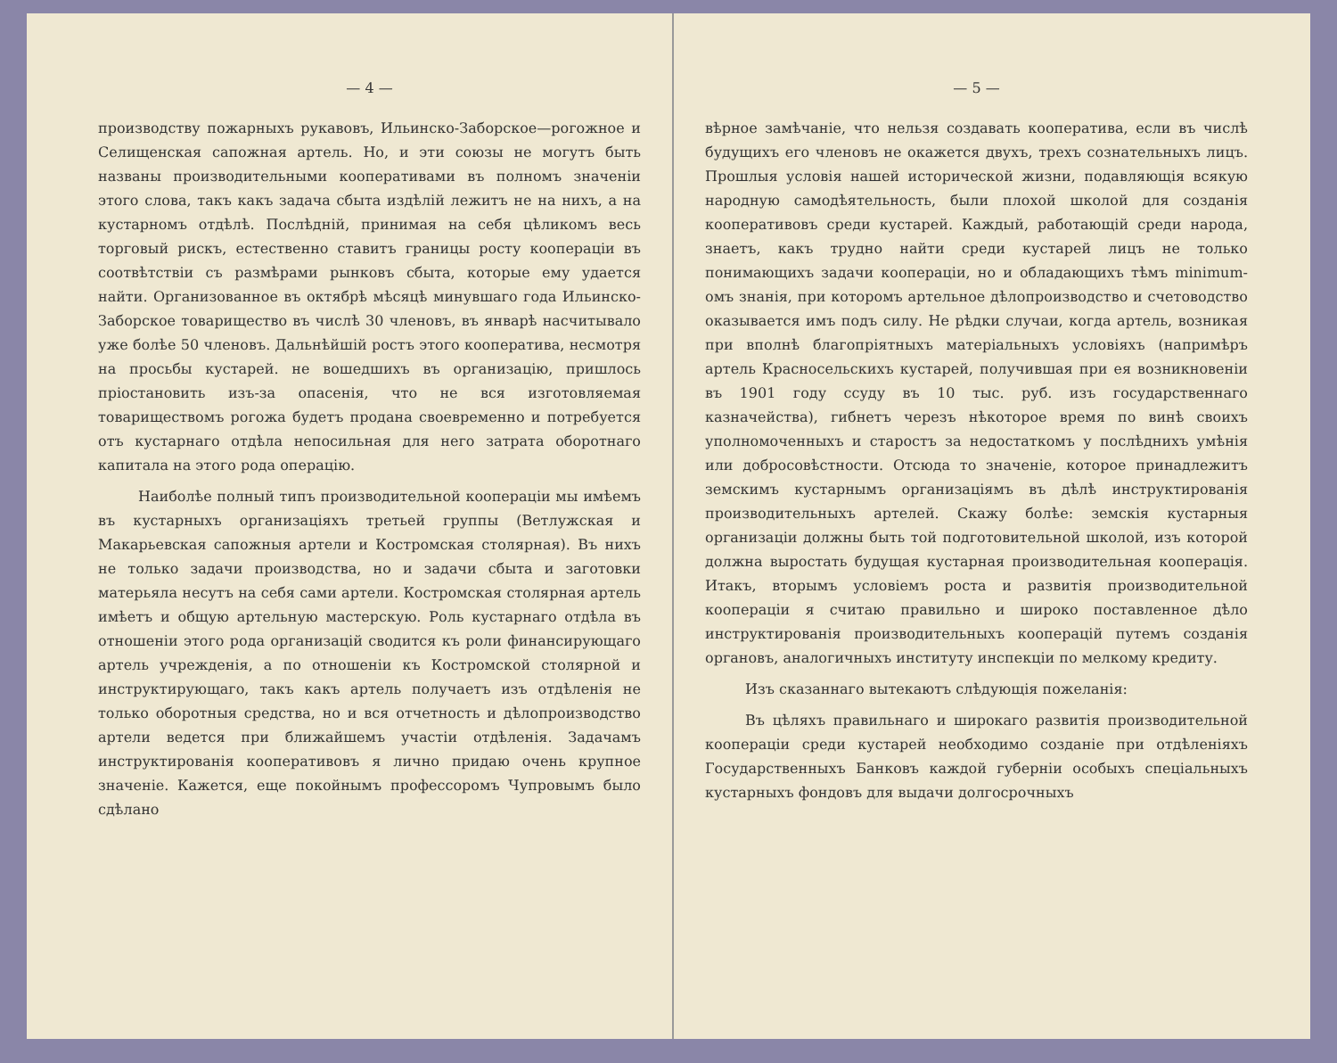— 4 —
производству пожарныхъ рукавовъ, Ильинско-Заборское—рогожное и Селищенская сапожная артель. Но, и эти союзы не могутъ быть названы производительными кооперативами въ полномъ значенiи этого слова, такъ какъ задача сбыта издѣлiй лежитъ не на нихъ, а на кустарномъ отдѣлѣ. Послѣднiй, принимая на себя цѣликомъ весь торговый рискъ, естественно ставитъ границы росту кооперацiи въ соотвѣтствiи съ размѣрами рынковъ сбыта, которые ему удается найти. Организованное въ октябрѣ мѣсяцѣ минувшаго года Ильинско-Заборское товарищество въ числѣ 30 членовъ, въ январѣ насчитывало уже болѣе 50 членовъ. Дальнѣйшiй ростъ этого кооператива, несмотря на просьбы кустарей. не вошедшихъ въ организацiю, пришлось прiостановить изъ-за опасенiя, что не вся изготовляемая товариществомъ рогожа будетъ продана своевременно и потребуется отъ кустарнаго отдѣла непосильная для него затрата оборотнаго капитала на этого рода операцiю.
Наиболѣе полный типъ производительной кооперацiи мы имѣемъ въ кустарныхъ организацiяхъ третьей группы (Ветлужская и Макарьевская сапожныя артели и Костромская столярная). Въ нихъ не только задачи производства, но и задачи сбыта и заготовки матерьяла несутъ на себя сами артели. Костромская столярная артель имѣетъ и общую артельную мастерскую. Роль кустарнаго отдѣла въ отношенiи этого рода организацiй сводится къ роли финансирующаго артель учрежденiя, а по отношенiи къ Костромской столярной и инструктирующаго, такъ какъ артель получаетъ изъ отдѣленiя не только оборотныя средства, но и вся отчетность и дѣлопроизводство артели ведется при ближайшемъ участiи отдѣленiя. Задачамъ инструктированiя кооперативовъ я лично придаю очень крупное значенiе. Кажется, еще покойнымъ профессоромъ Чупровымъ было сдѣлано
— 5 —
вѣрное замѣчанiе, что нельзя создавать кооператива, если въ числѣ будущихъ его членовъ не окажется двухъ, трехъ сознательныхъ лицъ. Прошлыя условiя нашей исторической жизни, подавляющiя всякую народную самодѣятельность, были плохой школой для созданiя кооперативовъ среди кустарей. Каждый, работающiй среди народа, знаетъ, какъ трудно найти среди кустарей лицъ не только понимающихъ задачи кооперацiи, но и обладающихъ тѣмъ minimum-омъ знанiя, при которомъ артельное дѣлопроизводство и счетоводство оказывается имъ подъ силу. Не рѣдки случаи, когда артель, возникая при вполнѣ благопрiятныхъ матерiальныхъ условiяхъ (напримѣръ артель Красносельскихъ кустарей, получившая при ея возникновенiи въ 1901 году ссуду въ 10 тыс. руб. изъ государственнаго казначейства), гибнетъ черезъ нѣкоторое время по винѣ своихъ уполномоченныхъ и старостъ за недостаткомъ у послѣднихъ умѣнiя или добросовѣстности. Отсюда то значенiе, которое принадлежитъ земскимъ кустарнымъ организацiямъ въ дѣлѣ инструктированiя производительныхъ артелей. Скажу болѣе: земскiя кустарныя организацiи должны быть той подготовительной школой, изъ которой должна выростать будущая кустарная производительная кооперацiя. Итакъ, вторымъ условiемъ роста и развитiя производительной кооперацiи я считаю правильно и широко поставленное дѣло инструктированiя производительныхъ кооперацiй путемъ созданiя органовъ, аналогичныхъ институту инспекцiи по мелкому кредиту.
Изъ сказаннаго вытекаютъ слѣдующiя пожеланiя:
Въ цѣляхъ правильнаго и широкаго развитiя производительной кооперацiи среди кустарей необходимо созданiе при отдѣленiяхъ Государственныхъ Банковъ каждой губернiи особыхъ спецiальныхъ кустарныхъ фондовъ для выдачи долгосрочныхъ